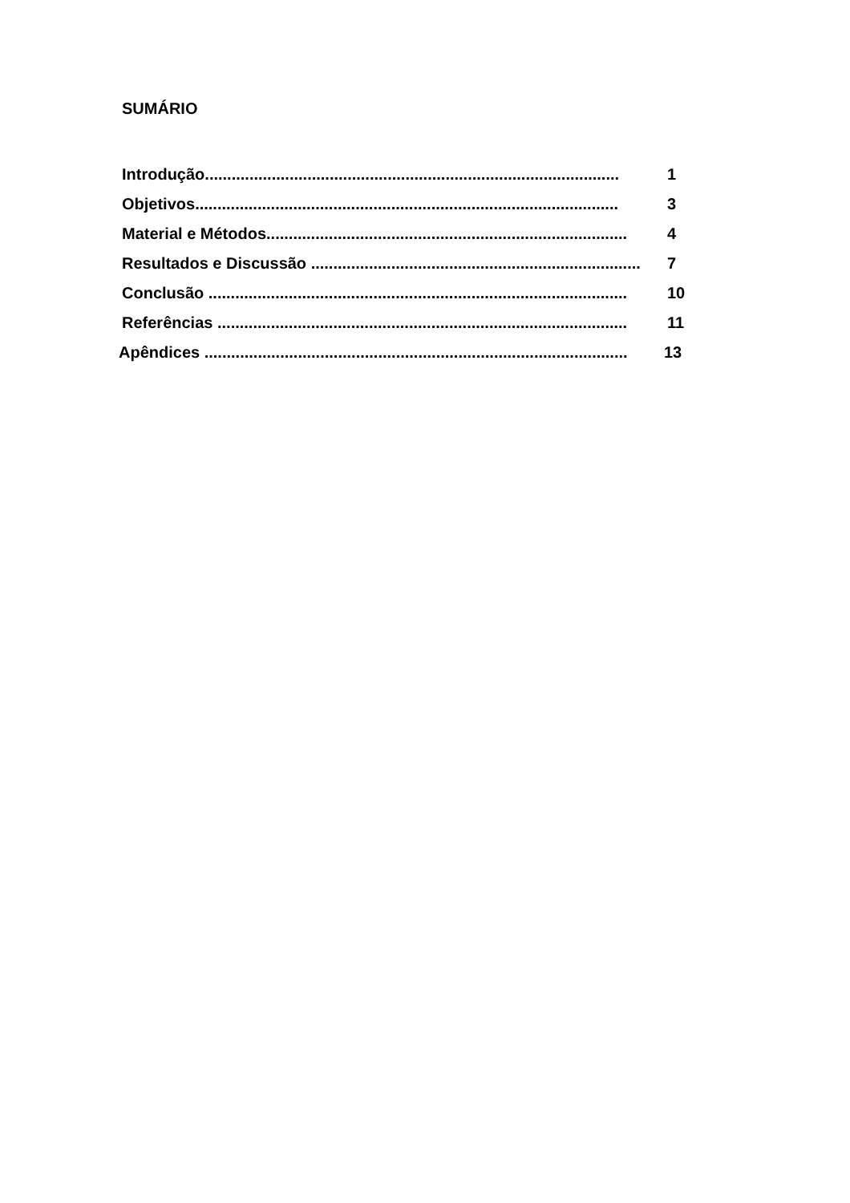SUMÁRIO
Introdução............................................................................................. 1
Objetivos............................................................................................... 3
Material e Métodos................................................................................. 4
Resultados e Discussão .......................................................................... 7
Conclusão .............................................................................................. 10
Referências ............................................................................................ 11
Apêndices ............................................................................................... 13